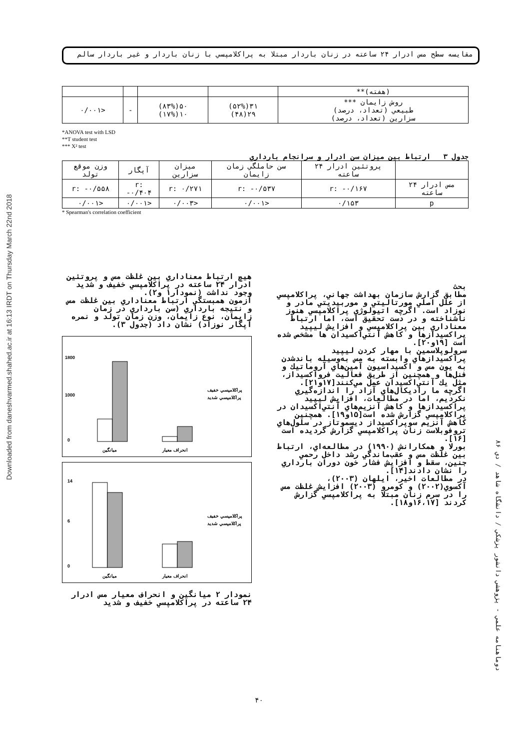Downloaded from daneshvarmed.shahed.ac.ir at 16:13 IRDT on Thursday March 22nd 2018
مقايسه سطح مس ادرار ۲۴ ساعته در زنان باردار مبتلا به پراكلامپسي با زنان باردار و غير باردار سالم
| (هفته)** | | | | |
| روش زايمان *** طبيعي (تعداد، درصد) سزارين (تعداد، درصد) | ۳۱(۵۲%) ۲۹(۴۸) | ۵۰(۸۳%) ۱۰(۱۷%) | - | <۰/۰۰۱ |
*ANOVA test with LSD
**T student test
*** X² test
جدول ۳ ارتباط بين ميزان سن ادرار و سرانجام بارداري
| | پروتئين ادرار ۲۴ ساعته | سن حاملگي زمان زايمان | ميزان سزارين | آپگار | وزن موقع تولد |
| --- | --- | --- | --- | --- | --- |
| مس ادرار ۲۴ ساعته | r: -۰/۱۶۷ | r: -۰/۵۳۷ | r: ۰/۲۷۱ | r: -۰/۴۰۴ | r: -۰/۵۵۸ |
| p | ۰/۱۵۳ | <۰/۰۰۱ | <۰/۰۰۳ | <۰/۰۰۱ | <۰/۰۰۱ |
* Spearman's correlation coefficient
هيچ ارتباط معناداري بين غلظت مس و پروتئين ادرار ۲۴ ساعته در پراكلامپسي خفيف و شديد وجود نداشت (نمودار۱ و۲).
آزمون همبستگي ارتباط معناداري بين غلظت مس و نتيجه بارداري (سن بارداري در زمان زايمان، نوع زايمان، وزن زمان تولد و نمره آپگار نوزاد) نشان داد (جدول ۳).
1800
1000
0
ميانگين
انحراف معيار
پراكلامپسي خفيف
پراكلامپسي شديد
14
6
0
ميانگين
انحراف معيار
پراكلامپسي خفيف
پراكلامپسي شديد
نمودار ۲ ميانگين و انحراف معيار مس ادرار ۲۴ ساعته در پراكلامپسي خفيف و شديد
بحث
مطابق گزارش سازمان بهداشت جهاني، پراكلامپسي از علل اصلي مورتاليتي و موربيديتي مادر و نوزاد است. اگرچه اتيولوژي پراكلامپسي هنوز ناشناخته و در دست تحقيق است، اما ارتباط معناداري بين پراكلامپسي و افزايش ليپيد پراكسيدازها و كاهش آنتي‌اكسيدان ها مشخص شده است [۱۹و۲۰].
سرولوپلاسمين با مهار كردن ليپيد پراكسيدازهاي وابسته به مس به‌وسيله باندشدن به يون مس و اكسيداسيون آمين‌هاي آروماتيك و فنل‌ها و همچنين از طريق فعاليت فرواكسيداز، مثل يك آنتي‌اكسيدان عمل مي‌كنند[۱۷و۲۱]. اگرچه ما راديكال‌هاي آزاد را اندازه‌گيري نكرديم، اما در مطالعات، افزايش ليپيد پراكسيدازها و كاهش آنزيم‌هاي آنتي‌اكسيدان در پراكلامپسي گزارش شده است[۱۵و۱۹]. همچنين كاهش آنزيم سوپراكسيداز ديسموتاز در سلول‌هاي تروفوبلاست زنان پراكلامپسي گزارش گرديده است [۱۶].
بورلا و همكارانش (۱۹۹۰) در مطالعه‌اي، ارتباط بين غلظت مس و عقب‌ماندگي رشد داخل رحمي جنين، سقط و افزايش فشار خون دوران بارداري را نشان دادند[۱۴].
در مطالعات اخير، ايلهان (۲۰۰۳)، آكسوي(۲۰۰۲) و كومرو (۲۰۰۳) افزايش غلظت مس را در سرم زنان مبتلا به پراكلامپسي گزارش كردند [۱۶،۱۷و۱۸].
دوماهنامه علمي - پژوهشي دانشور پزشكي / دانشگاه شاهد / دي ۸۶
۴۰